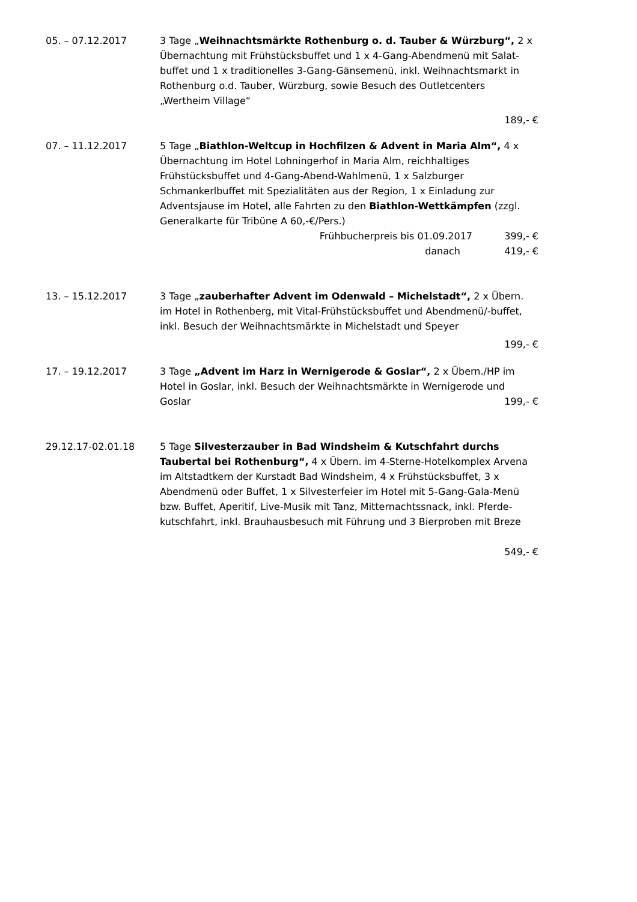05. – 07.12.2017 3 Tage „Weihnachtsmärkte Rothenburg o. d. Tauber & Würzburg“, 2 x Übernachtung mit Frühstücksbuffet und 1 x 4-Gang-Abendmenü mit Salat-buffet und 1 x traditionelles 3-Gang-Gänsemenü, inkl. Weihnachtsmarkt in Rothenburg o.d. Tauber, Würzburg, sowie Besuch des Outletcenters „Wertheim Village“
189,- €
07. – 11.12.2017 5 Tage „Biathlon-Weltcup in Hochfilzen & Advent in Maria Alm“, 4 x Übernachtung im Hotel Lohningerhof in Maria Alm, reichhaltiges Frühstücksbuffet und 4-Gang-Abend-Wahlmenü, 1 x Salzburger Schmankerlbuffet mit Spezialitäten aus der Region, 1 x Einladung zur Adventsjause im Hotel, alle Fahrten zu den Biathlon-Wettkämpfen (zzgl. Generalkarte für Tribüne A 60,-€/Pers.)
Frühbucherpreis bis 01.09.2017 399,- €
danach 419,- €
13. – 15.12.2017 3 Tage „zauberhafter Advent im Odenwald – Michelstadt“, 2 x Übern. im Hotel in Rothenberg, mit Vital-Frühstücksbuffet und Abendmenü/-buffet, inkl. Besuch der Weihnachtsmärkte in Michelstadt und Speyer
199,- €
17. – 19.12.2017 3 Tage „Advent im Harz in Wernigerode & Goslar“, 2 x Übern./HP im Hotel in Goslar, inkl. Besuch der Weihnachtsmärkte in Wernigerode und
Goslar 199,- €
29.12.17-02.01.18 5 Tage Silvesterzauber in Bad Windsheim & Kutschfahrt durchs Taubertal bei Rothenburg“, 4 x Übern. im 4-Sterne-Hotelkomplex Arvena im Altstadtkern der Kurstadt Bad Windsheim, 4 x Frühstücksbuffet, 3 x Abendmenü oder Buffet, 1 x Silvesterfeier im Hotel mit 5-Gang-Gala-Menü bzw. Buffet, Aperitif, Live-Musik mit Tanz, Mitternachtssnack, inkl. Pferde-kutschfahrt, inkl. Brauhausbesuch mit Führung und 3 Bierproben mit Breze
549,- €